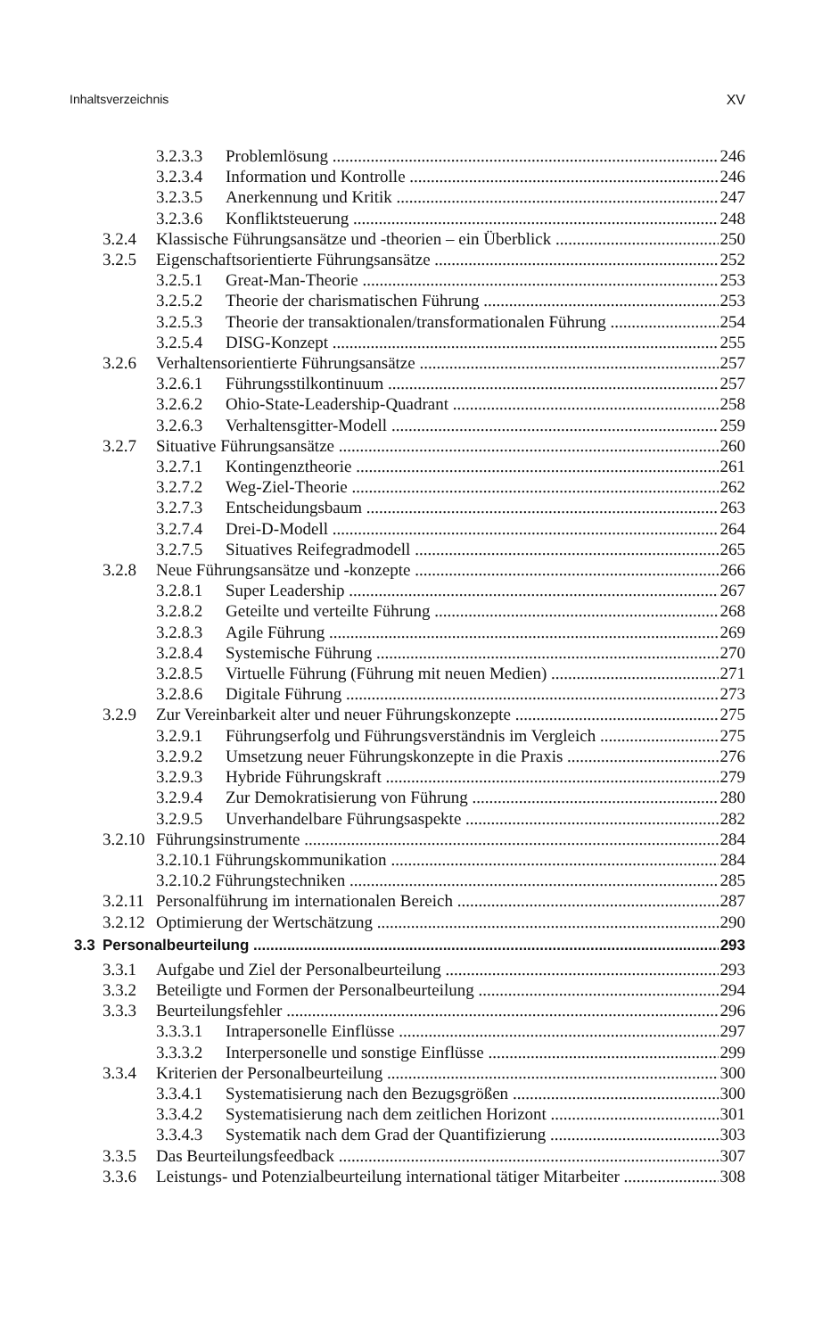Inhaltsverzeichnis XV
3.2.3.3 Problemlösung 246
3.2.3.4 Information und Kontrolle 246
3.2.3.5 Anerkennung und Kritik 247
3.2.3.6 Konfliktsteuerung 248
3.2.4 Klassische Führungsansätze und -theorien – ein Überblick 250
3.2.5 Eigenschaftsorientierte Führungsansätze 252
3.2.5.1 Great-Man-Theorie 253
3.2.5.2 Theorie der charismatischen Führung 253
3.2.5.3 Theorie der transaktionalen/transformationalen Führung 254
3.2.5.4 DISG-Konzept 255
3.2.6 Verhaltensorientierte Führungsansätze 257
3.2.6.1 Führungsstilkontinuum 257
3.2.6.2 Ohio-State-Leadership-Quadrant 258
3.2.6.3 Verhaltensgitter-Modell 259
3.2.7 Situative Führungsansätze 260
3.2.7.1 Kontingenztheorie 261
3.2.7.2 Weg-Ziel-Theorie 262
3.2.7.3 Entscheidungsbaum 263
3.2.7.4 Drei-D-Modell 264
3.2.7.5 Situatives Reifegradmodell 265
3.2.8 Neue Führungsansätze und -konzepte 266
3.2.8.1 Super Leadership 267
3.2.8.2 Geteilte und verteilte Führung 268
3.2.8.3 Agile Führung 269
3.2.8.4 Systemische Führung 270
3.2.8.5 Virtuelle Führung (Führung mit neuen Medien) 271
3.2.8.6 Digitale Führung 273
3.2.9 Zur Vereinbarkeit alter und neuer Führungskonzepte 275
3.2.9.1 Führungserfolg und Führungsverständnis im Vergleich 275
3.2.9.2 Umsetzung neuer Führungskonzepte in die Praxis 276
3.2.9.3 Hybride Führungskraft 279
3.2.9.4 Zur Demokratisierung von Führung 280
3.2.9.5 Unverhandelbare Führungsaspekte 282
3.2.10 Führungsinstrumente 284
3.2.10.1 Führungskommunikation 284
3.2.10.2 Führungstechniken 285
3.2.11 Personalführung im internationalen Bereich 287
3.2.12 Optimierung der Wertschätzung 290
3.3 Personalbeurteilung 293
3.3.1 Aufgabe und Ziel der Personalbeurteilung 293
3.3.2 Beteiligte und Formen der Personalbeurteilung 294
3.3.3 Beurteilungsfehler 296
3.3.3.1 Intrapersonelle Einflüsse 297
3.3.3.2 Interpersonelle und sonstige Einflüsse 299
3.3.4 Kriterien der Personalbeurteilung 300
3.3.4.1 Systematisierung nach den Bezugsgrößen 300
3.3.4.2 Systematisierung nach dem zeitlichen Horizont 301
3.3.4.3 Systematik nach dem Grad der Quantifizierung 303
3.3.5 Das Beurteilungsfeedback 307
3.3.6 Leistungs- und Potenzialbeurteilung international tätiger Mitarbeiter 308